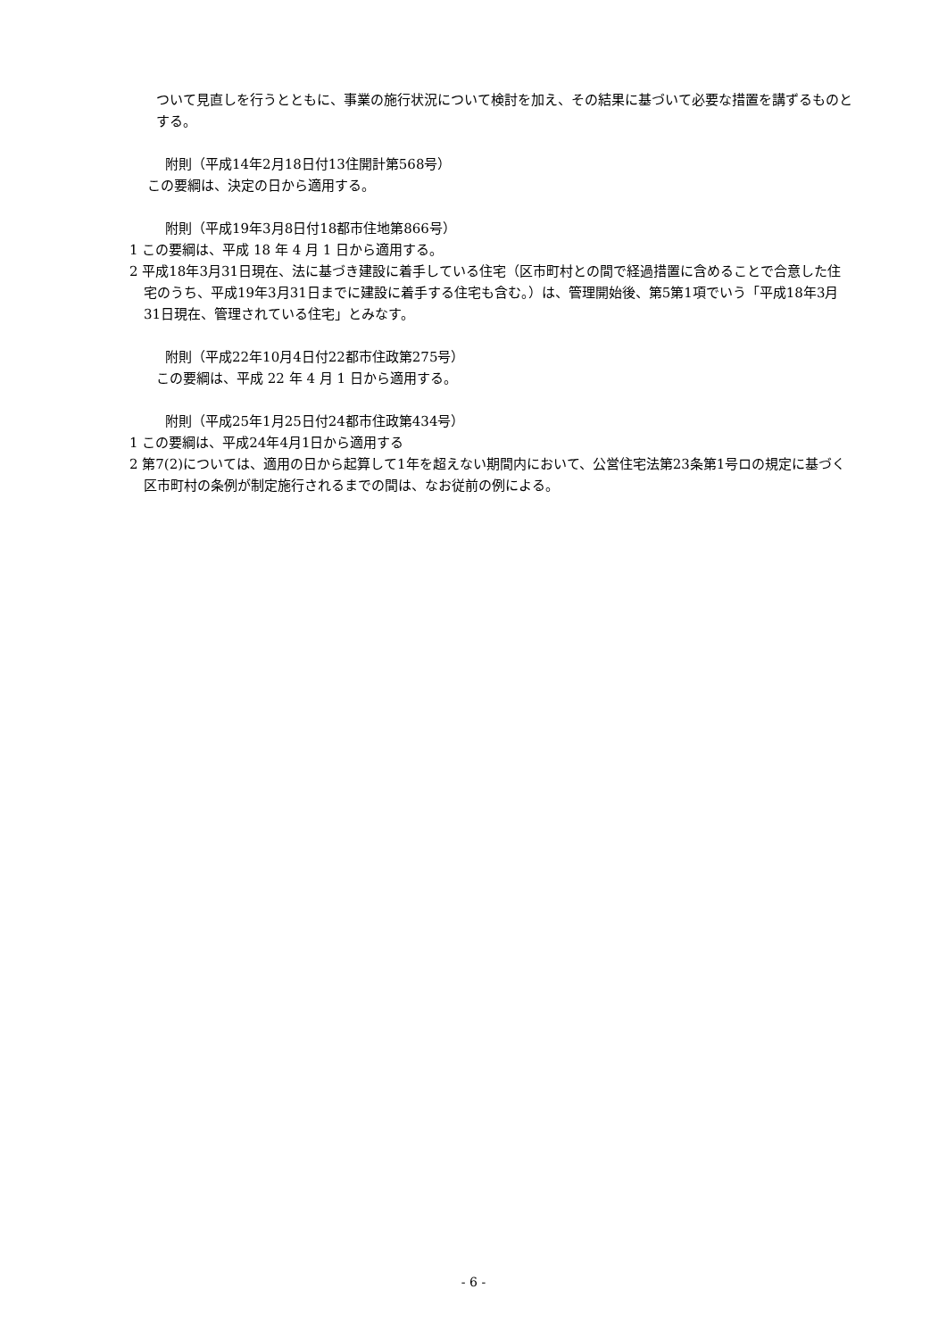ついて見直しを行うとともに、事業の施行状況について検討を加え、その結果に基づいて必要な措置を講ずるものとする。
附則（平成14年2月18日付13住開計第568号）
この要綱は、決定の日から適用する。
附則（平成19年3月8日付18都市住地第866号）
1 この要綱は、平成 18 年 4 月 1 日から適用する。
2 平成18年3月31日現在、法に基づき建設に着手している住宅（区市町村との間で経過措置に含めることで合意した住宅のうち、平成19年3月31日までに建設に着手する住宅も含む。）は、管理開始後、第5第1項でいう「平成18年3月31日現在、管理されている住宅」とみなす。
附則（平成22年10月4日付22都市住政第275号）
この要綱は、平成 22 年 4 月 1 日から適用する。
附則（平成25年1月25日付24都市住政第434号）
1 この要綱は、平成24年4月1日から適用する
2 第7(2)については、適用の日から起算して1年を超えない期間内において、公営住宅法第23条第1号ロの規定に基づく区市町村の条例が制定施行されるまでの間は、なお従前の例による。
- 6 -